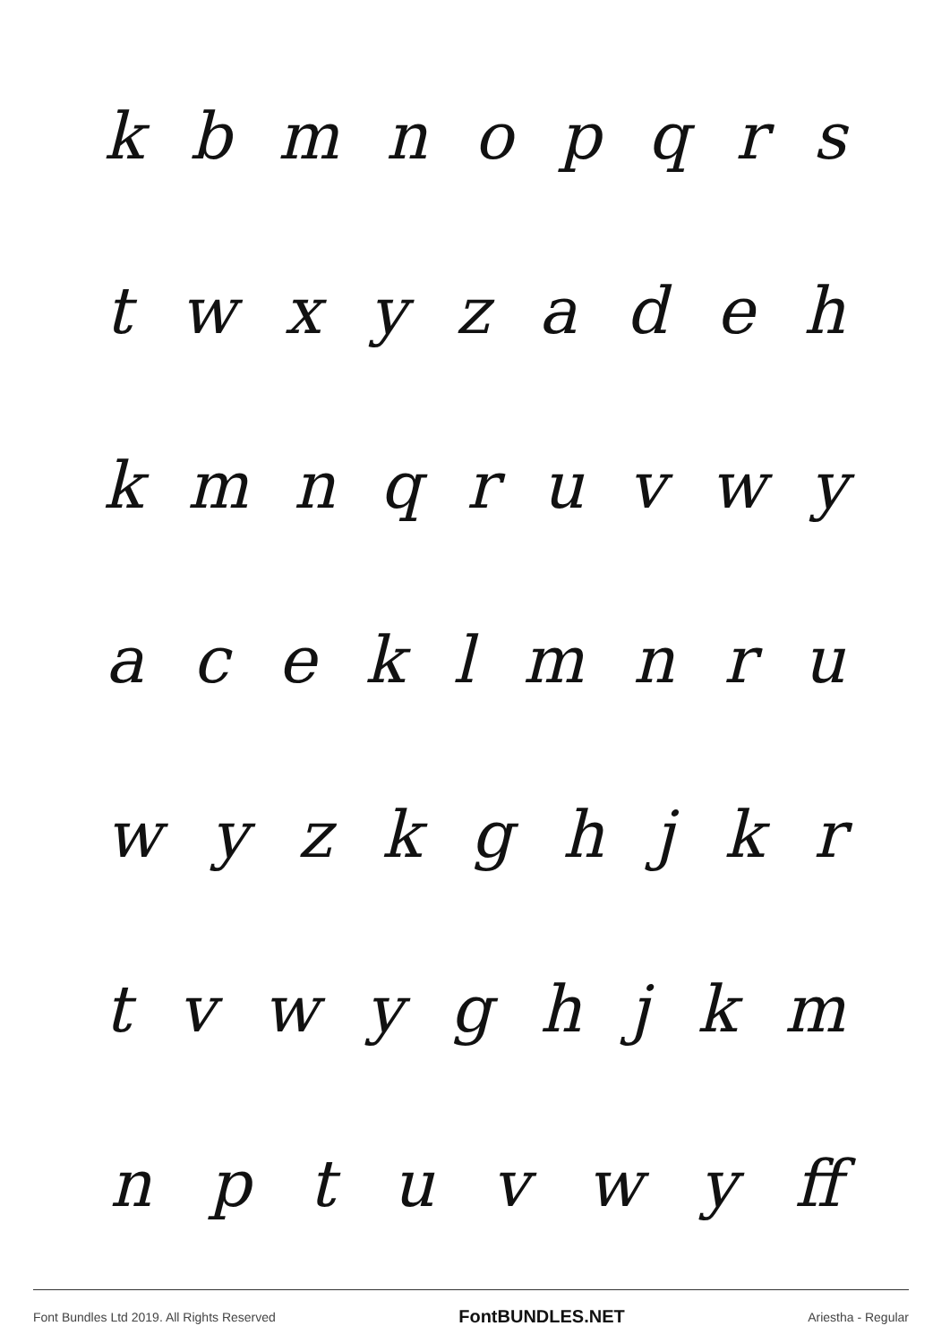kbmnopqrs
twxyzadeh
kmnqruvwy
aceklmnru
wyzkghjkr
tvwyghjkm
nptuvwy ff
Font Bundles Ltd 2019. All Rights Reserved FontBUNDLES.NET Ariestha - Regular